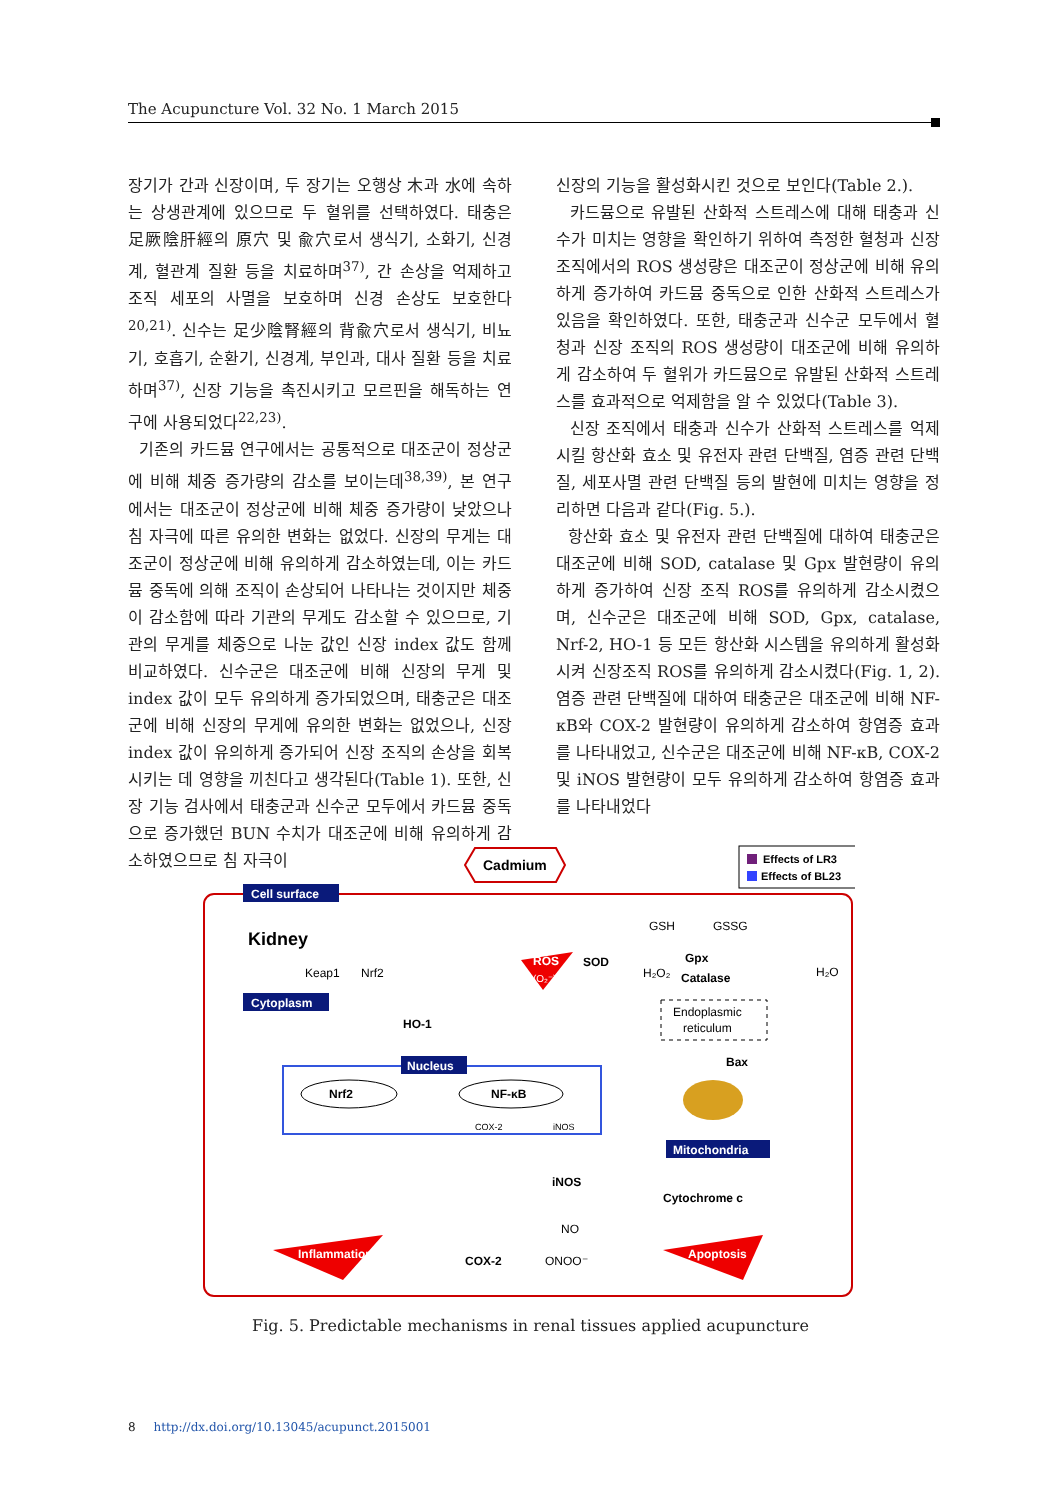The Acupuncture Vol. 32 No. 1 March 2015
장기가 간과 신장이며, 두 장기는 오행상 木과 水에 속하는 상생관계에 있으므로 두 혈위를 선택하였다. 태충은 足厥陰肝經의 原穴 및 兪穴로서 생식기, 소화기, 신경계, 혈관계 질환 등을 치료하며<sup>37)</sup>, 간 손상을 억제하고 조직 세포의 사멸을 보호하며 신경 손상도 보호한다<sup>20,21)</sup>. 신수는 足少陰腎經의 背兪穴로서 생식기, 비뇨기, 호흡기, 순환기, 신경계, 부인과, 대사 질환 등을 치료하며<sup>37)</sup>, 신장 기능을 촉진시키고 모르핀을 해독하는 연구에 사용되었다<sup>22,23)</sup>.
기존의 카드뮴 연구에서는 공통적으로 대조군이 정상군에 비해 체중 증가량의 감소를 보이는데<sup>38,39)</sup>, 본 연구에서는 대조군이 정상군에 비해 체중 증가량이 낮았으나 침 자극에 따른 유의한 변화는 없었다. 신장의 무게는 대조군이 정상군에 비해 유의하게 감소하였는데, 이는 카드뮴 중독에 의해 조직이 손상되어 나타나는 것이지만 체중이 감소함에 따라 기관의 무게도 감소할 수 있으므로, 기관의 무게를 체중으로 나눈 값인 신장 index 값도 함께 비교하였다. 신수군은 대조군에 비해 신장의 무게 및 index 값이 모두 유의하게 증가되었으며, 태충군은 대조군에 비해 신장의 무게에 유의한 변화는 없었으나, 신장 index 값이 유의하게 증가되어 신장 조직의 손상을 회복시키는 데 영향을 끼친다고 생각된다(Table 1). 또한, 신장 기능 검사에서 태충군과 신수군 모두에서 카드뮴 중독으로 증가했던 BUN 수치가 대조군에 비해 유의하게 감소하였으므로 침 자극이
신장의 기능을 활성화시킨 것으로 보인다(Table 2.).
카드뮴으로 유발된 산화적 스트레스에 대해 태충과 신수가 미치는 영향을 확인하기 위하여 측정한 혈청과 신장 조직에서의 ROS 생성량은 대조군이 정상군에 비해 유의하게 증가하여 카드뮴 중독으로 인한 산화적 스트레스가 있음을 확인하였다. 또한, 태충군과 신수군 모두에서 혈청과 신장 조직의 ROS 생성량이 대조군에 비해 유의하게 감소하여 두 혈위가 카드뮴으로 유발된 산화적 스트레스를 효과적으로 억제함을 알 수 있었다(Table 3).
신장 조직에서 태충과 신수가 산화적 스트레스를 억제시킬 항산화 효소 및 유전자 관련 단백질, 염증 관련 단백질, 세포사멸 관련 단백질 등의 발현에 미치는 영향을 정리하면 다음과 같다(Fig. 5.).
항산화 효소 및 유전자 관련 단백질에 대하여 태충군은 대조군에 비해 SOD, catalase 및 Gpx 발현량이 유의하게 증가하여 신장 조직 ROS를 유의하게 감소시켰으며, 신수군은 대조군에 비해 SOD, Gpx, catalase, Nrf-2, HO-1 등 모든 항산화 시스템을 유의하게 활성화시켜 신장조직 ROS를 유의하게 감소시켰다(Fig. 1, 2). 염증 관련 단백질에 대하여 태충군은 대조군에 비해 NF-κB와 COX-2 발현량이 유의하게 감소하여 항염증 효과를 나타내었고, 신수군은 대조군에 비해 NF-κB, COX-2 및 iNOS 발현량이 모두 유의하게 감소하여 항염증 효과를 나타내었다
Cadmium
Effects of LR3
Effects of BL23
Cell surface
Kidney
Cytoplasm
Keap1
Nrf2
ROS
(O₂⁻)
SOD
H₂O₂
GSH
GSSG
Gpx
Catalase
H₂O
Endoplasmic
reticulum
HO-1
Nucleus
Nrf2
NF-κB
COX-2
iNOS
Bax
Mitochondria
iNOS
Cytochrome c
NO
Inflammation
COX-2
ONOO⁻
Apoptosis
Fig. 5. Predictable mechanisms in renal tissues applied acupuncture
8 http://dx.doi.org/10.13045/acupunct.2015001